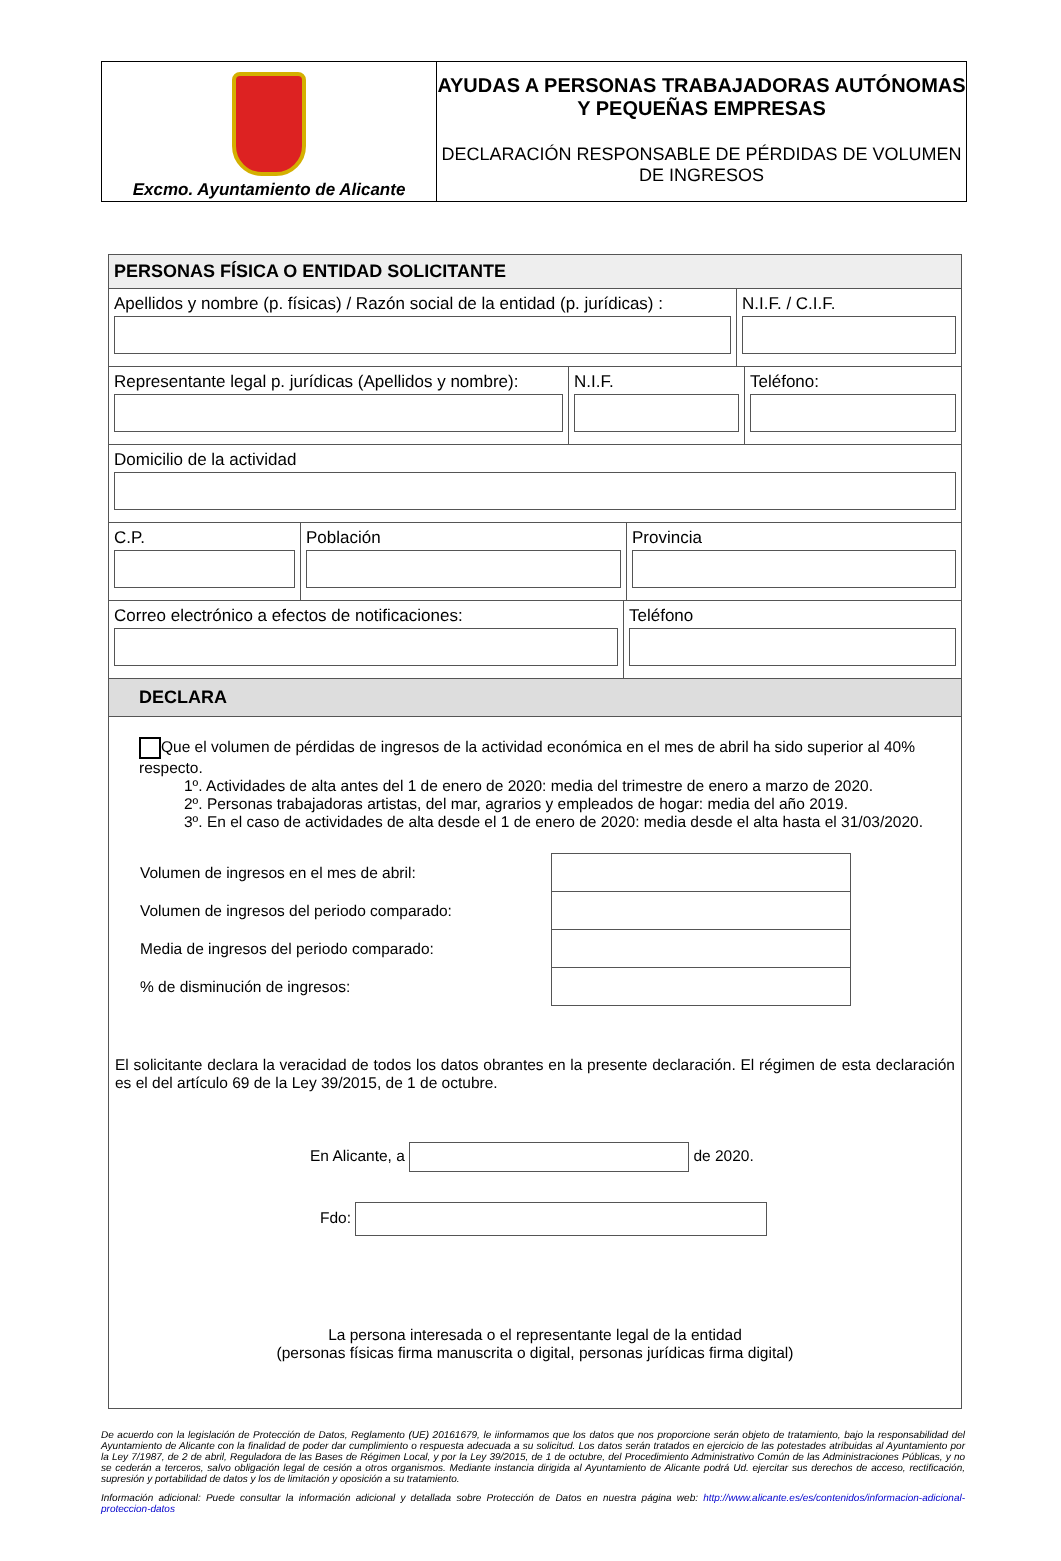Excmo. Ayuntamiento de Alicante
AYUDAS A PERSONAS TRABAJADORAS AUTÓNOMAS Y PEQUEÑAS EMPRESAS
DECLARACIÓN RESPONSABLE DE PÉRDIDAS DE VOLUMEN DE INGRESOS
PERSONAS FÍSICA O ENTIDAD SOLICITANTE
Apellidos y nombre (p. físicas) / Razón social de la entidad (p. jurídicas) :
N.I.F. / C.I.F.
Representante legal p. jurídicas (Apellidos y nombre):
N.I.F. Teléfono:
Domicilio de la actividad
C.P. Población Provincia
Correo electrónico a efectos de notificaciones: Teléfono
DECLARA
Que el volumen de pérdidas de ingresos de la actividad económica en el mes de abril ha sido superior al 40% respecto.
1º. Actividades de alta antes del 1 de enero de 2020: media del trimestre de enero a marzo de 2020.
2º. Personas trabajadoras artistas, del mar, agrarios y empleados de hogar: media del año 2019.
3º. En el caso de actividades de alta desde el 1 de enero de 2020: media desde el alta hasta el 31/03/2020.
| Volumen de ingresos en el mes de abril: | |
| Volumen de ingresos del periodo comparado: | |
| Media de ingresos del periodo comparado: | |
| % de disminución de ingresos: | |
El solicitante declara la veracidad de todos los datos obrantes en la presente declaración. El régimen de esta declaración es el del artículo 69 de la Ley 39/2015, de 1 de octubre.
En Alicante, a de 2020.
Fdo:
La persona interesada o el representante legal de la entidad
(personas físicas firma manuscrita o digital, personas jurídicas firma digital)
De acuerdo con la legislación de Protección de Datos, Reglamento (UE) 20161679, le iinformamos que los datos que nos proporcione serán objeto de tratamiento, bajo la responsabilidad del Ayuntamiento de Alicante con la finalidad de poder dar cumplimiento o respuesta adecuada a su solicitud. Los datos serán tratados en ejercicio de las potestades atribuidas al Ayuntamiento por la Ley 7/1987, de 2 de abril, Reguladora de las Bases de Régimen Local, y por la Ley 39/2015, de 1 de octubre, del Procedimiento Administrativo Común de las Administraciones Públicas, y no se cederán a terceros, salvo obligación legal de cesión a otros organismos. Mediante instancia dirigida al Ayuntamiento de Alicante podrá Ud. ejercitar sus derechos de acceso, rectificación, supresión y portabilidad de datos y los de limitación y oposición a su tratamiento.
Información adicional: Puede consultar la información adicional y detallada sobre Protección de Datos en nuestra página web: http://www.alicante.es/es/contenidos/informacion-adicional-proteccion-datos